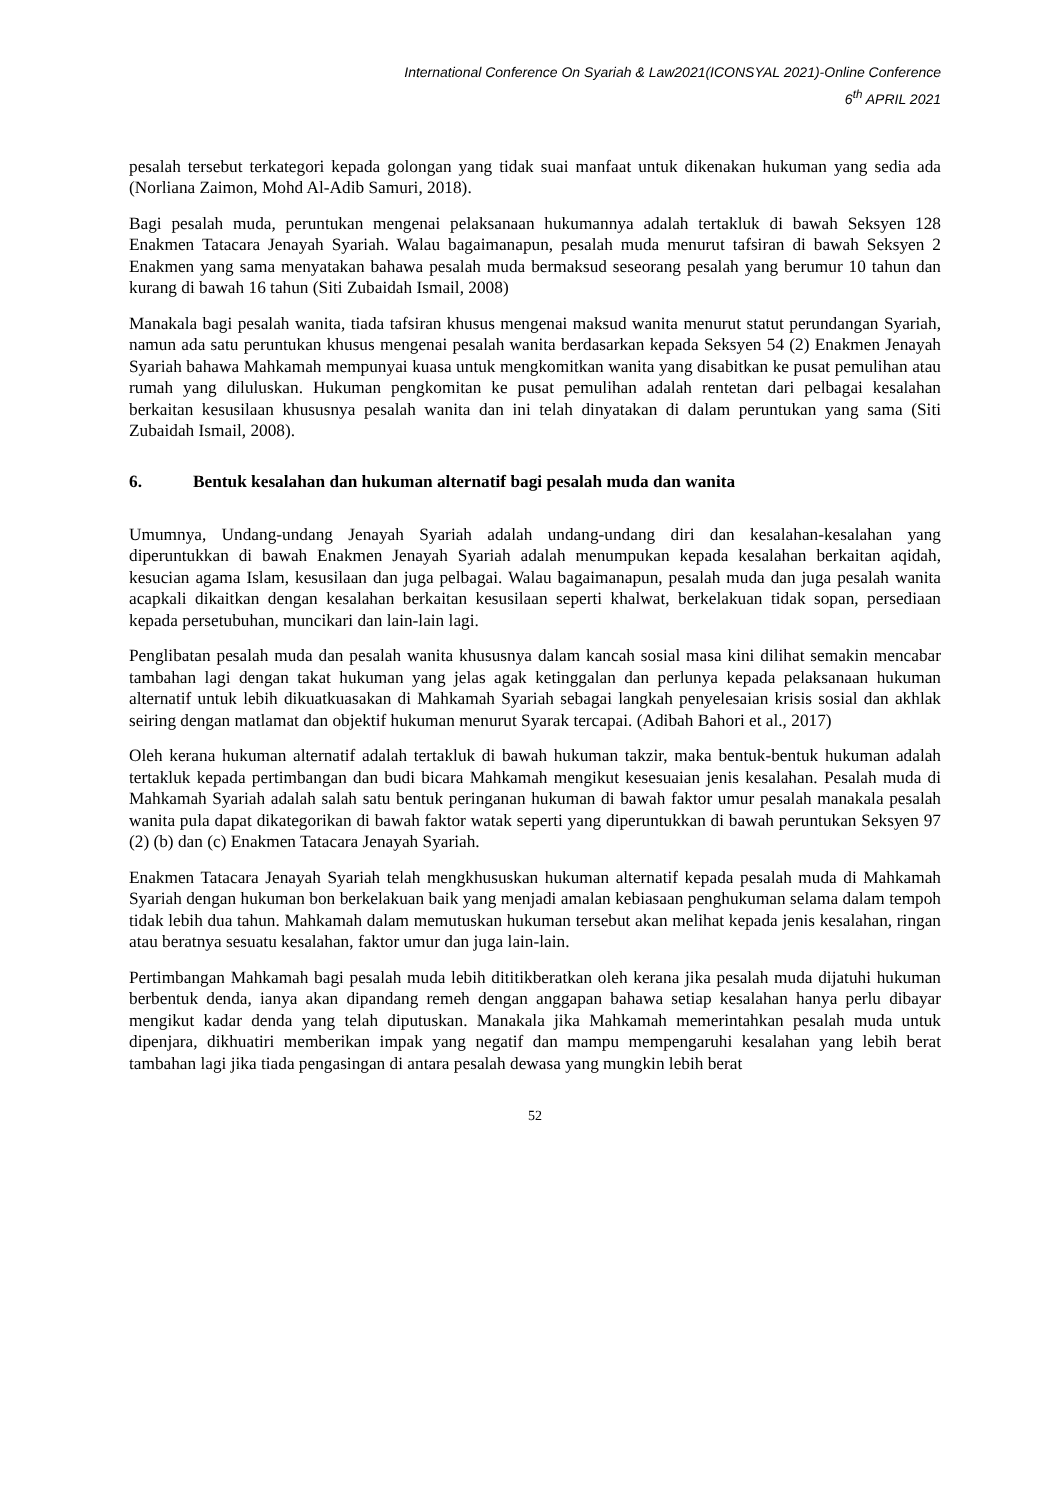International Conference On Syariah & Law2021(ICONSYAL 2021)-Online Conference
6<sup>th</sup> APRIL 2021
pesalah tersebut terkategori kepada golongan yang tidak suai manfaat untuk dikenakan hukuman yang sedia ada (Norliana Zaimon, Mohd Al-Adib Samuri, 2018).
Bagi pesalah muda, peruntukan mengenai pelaksanaan hukumannya adalah tertakluk di bawah Seksyen 128 Enakmen Tatacara Jenayah Syariah. Walau bagaimanapun, pesalah muda menurut tafsiran di bawah Seksyen 2 Enakmen yang sama menyatakan bahawa pesalah muda bermaksud seseorang pesalah yang berumur 10 tahun dan kurang di bawah 16 tahun (Siti Zubaidah Ismail, 2008)
Manakala bagi pesalah wanita, tiada tafsiran khusus mengenai maksud wanita menurut statut perundangan Syariah, namun ada satu peruntukan khusus mengenai pesalah wanita berdasarkan kepada Seksyen 54 (2) Enakmen Jenayah Syariah bahawa Mahkamah mempunyai kuasa untuk mengkomitkan wanita yang disabitkan ke pusat pemulihan atau rumah yang diluluskan. Hukuman pengkomitan ke pusat pemulihan adalah rentetan dari pelbagai kesalahan berkaitan kesusilaan khususnya pesalah wanita dan ini telah dinyatakan di dalam peruntukan yang sama (Siti Zubaidah Ismail, 2008).
6. Bentuk kesalahan dan hukuman alternatif bagi pesalah muda dan wanita
Umumnya, Undang-undang Jenayah Syariah adalah undang-undang diri dan kesalahan-kesalahan yang diperuntukkan di bawah Enakmen Jenayah Syariah adalah menumpukan kepada kesalahan berkaitan aqidah, kesucian agama Islam, kesusilaan dan juga pelbagai. Walau bagaimanapun, pesalah muda dan juga pesalah wanita acapkali dikaitkan dengan kesalahan berkaitan kesusilaan seperti khalwat, berkelakuan tidak sopan, persediaan kepada persetubuhan, muncikari dan lain-lain lagi.
Penglibatan pesalah muda dan pesalah wanita khususnya dalam kancah sosial masa kini dilihat semakin mencabar tambahan lagi dengan takat hukuman yang jelas agak ketinggalan dan perlunya kepada pelaksanaan hukuman alternatif untuk lebih dikuatkuasakan di Mahkamah Syariah sebagai langkah penyelesaian krisis sosial dan akhlak seiring dengan matlamat dan objektif hukuman menurut Syarak tercapai. (Adibah Bahori et al., 2017)
Oleh kerana hukuman alternatif adalah tertakluk di bawah hukuman takzir, maka bentuk-bentuk hukuman adalah tertakluk kepada pertimbangan dan budi bicara Mahkamah mengikut kesesuaian jenis kesalahan. Pesalah muda di Mahkamah Syariah adalah salah satu bentuk peringanan hukuman di bawah faktor umur pesalah manakala pesalah wanita pula dapat dikategorikan di bawah faktor watak seperti yang diperuntukkan di bawah peruntukan Seksyen 97 (2) (b) dan (c) Enakmen Tatacara Jenayah Syariah.
Enakmen Tatacara Jenayah Syariah telah mengkhususkan hukuman alternatif kepada pesalah muda di Mahkamah Syariah dengan hukuman bon berkelakuan baik yang menjadi amalan kebiasaan penghukuman selama dalam tempoh tidak lebih dua tahun. Mahkamah dalam memutuskan hukuman tersebut akan melihat kepada jenis kesalahan, ringan atau beratnya sesuatu kesalahan, faktor umur dan juga lain-lain.
Pertimbangan Mahkamah bagi pesalah muda lebih dititikberatkan oleh kerana jika pesalah muda dijatuhi hukuman berbentuk denda, ianya akan dipandang remeh dengan anggapan bahawa setiap kesalahan hanya perlu dibayar mengikut kadar denda yang telah diputuskan. Manakala jika Mahkamah memerintahkan pesalah muda untuk dipenjara, dikhuatiri memberikan impak yang negatif dan mampu mempengaruhi kesalahan yang lebih berat tambahan lagi jika tiada pengasingan di antara pesalah dewasa yang mungkin lebih berat
52